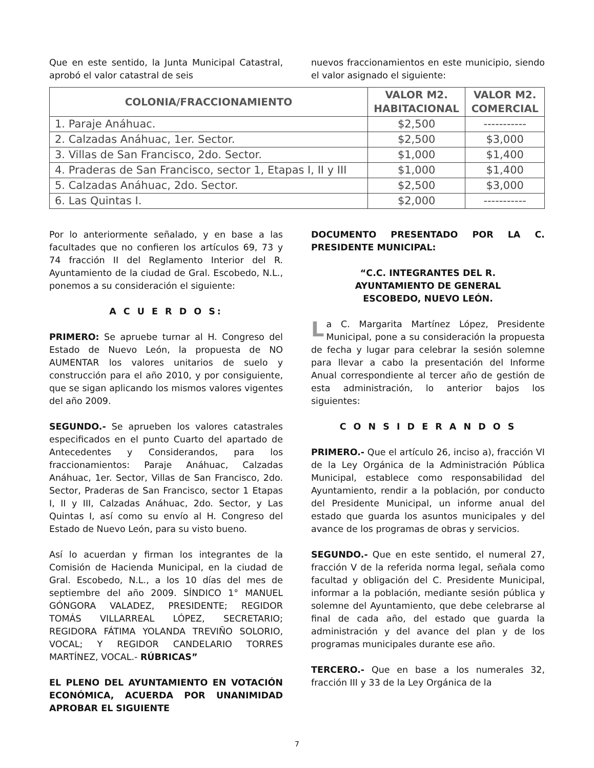Que en este sentido, la Junta Municipal Catastral, aprobó el valor catastral de seis
nuevos fraccionamientos en este municipio, siendo el valor asignado el siguiente:
| COLONIA/FRACCIONAMIENTO | VALOR M2. HABITACIONAL | VALOR M2. COMERCIAL |
| --- | --- | --- |
| 1. Paraje Anáhuac. | $2,500 | ----------- |
| 2. Calzadas Anáhuac, 1er. Sector. | $2,500 | $3,000 |
| 3. Villas de San Francisco, 2do. Sector. | $1,000 | $1,400 |
| 4. Praderas de San Francisco, sector 1, Etapas I, II y III | $1,000 | $1,400 |
| 5. Calzadas Anáhuac, 2do. Sector. | $2,500 | $3,000 |
| 6. Las Quintas I. | $2,000 | ----------- |
Por lo anteriormente señalado, y en base a las facultades que no confieren los artículos 69, 73 y 74 fracción II del Reglamento Interior del R. Ayuntamiento de la ciudad de Gral. Escobedo, N.L., ponemos a su consideración el siguiente:
A C U E R D O S:
PRIMERO: Se apruebe turnar al H. Congreso del Estado de Nuevo León, la propuesta de NO AUMENTAR los valores unitarios de suelo y construcción para el año 2010, y por consiguiente, que se sigan aplicando los mismos valores vigentes del año 2009.
SEGUNDO.- Se aprueben los valores catastrales especificados en el punto Cuarto del apartado de Antecedentes y Considerandos, para los fraccionamientos: Paraje Anáhuac, Calzadas Anáhuac, 1er. Sector, Villas de San Francisco, 2do. Sector, Praderas de San Francisco, sector 1 Etapas I, II y III, Calzadas Anáhuac, 2do. Sector, y Las Quintas I, así como su envío al H. Congreso del Estado de Nuevo León, para su visto bueno.
Así lo acuerdan y firman los integrantes de la Comisión de Hacienda Municipal, en la ciudad de Gral. Escobedo, N.L., a los 10 días del mes de septiembre del año 2009. SÍNDICO 1° MANUEL GÓNGORA VALADEZ, PRESIDENTE; REGIDOR TOMÁS VILLARREAL LÓPEZ, SECRETARIO; REGIDORA FÁTIMA YOLANDA TREVIÑO SOLORIO, VOCAL; Y REGIDOR CANDELARIO TORRES MARTÍNEZ, VOCAL.- RÚBRICAS”
EL PLENO DEL AYUNTAMIENTO EN VOTACIÓN ECONÓMICA, ACUERDA POR UNANIMIDAD APROBAR EL SIGUIENTE
DOCUMENTO PRESENTADO POR LA C. PRESIDENTE MUNICIPAL:
“C.C. INTEGRANTES DEL R.
AYUNTAMIENTO DE GENERAL
ESCOBEDO, NUEVO LEÓN.
La C. Margarita Martínez López, Presidente Municipal, pone a su consideración la propuesta de fecha y lugar para celebrar la sesión solemne para llevar a cabo la presentación del Informe Anual correspondiente al tercer año de gestión de esta administración, lo anterior bajos los siguientes:
C O N S I D E R A N D O S
PRIMERO.- Que el artículo 26, inciso a), fracción VI de la Ley Orgánica de la Administración Pública Municipal, establece como responsabilidad del Ayuntamiento, rendir a la población, por conducto del Presidente Municipal, un informe anual del estado que guarda los asuntos municipales y del avance de los programas de obras y servicios.
SEGUNDO.- Que en este sentido, el numeral 27, fracción V de la referida norma legal, señala como facultad y obligación del C. Presidente Municipal, informar a la población, mediante sesión pública y solemne del Ayuntamiento, que debe celebrarse al final de cada año, del estado que guarda la administración y del avance del plan y de los programas municipales durante ese año.
TERCERO.- Que en base a los numerales 32, fracción III y 33 de la Ley Orgánica de la
7